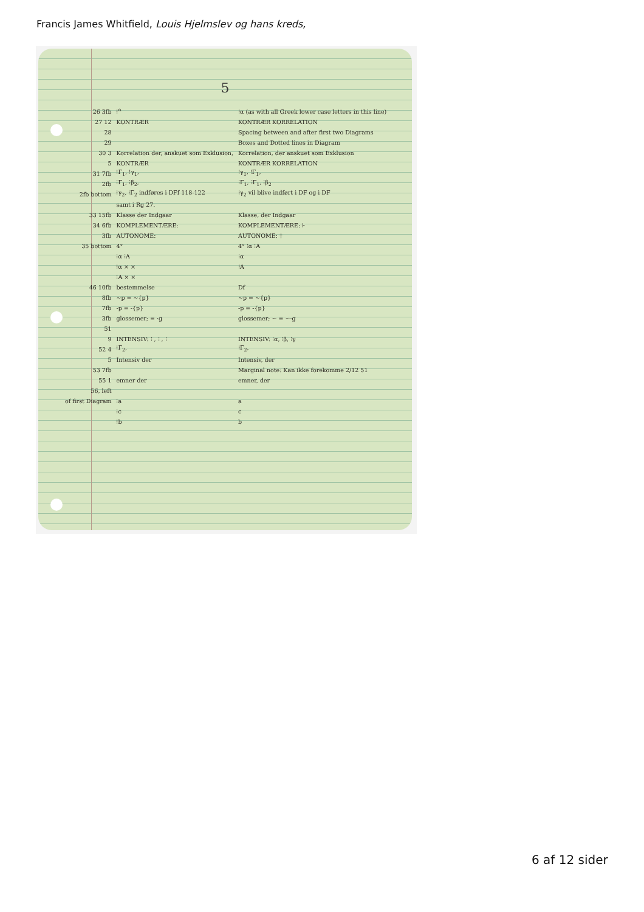Francis James Whitfield, Louis Hjelmslev og hans kreds,
5
| 26 3fb | ⁝<sup>α</sup> | ⁝α (as with all Greek lower case letters in this line) |
| 27 12 | KONTRÆR | KONTRÆR KORRELATION |
| 28 | | Spacing between and after first two Diagrams |
| 29 | | Boxes and Dotted lines in Diagram |
| 30 3 | Korrelation der, anskuet som Exklusion, | Korrelation, der anskuet som Exklusion |
| 5 | KONTRÆR | KONTRÆR KORRELATION |
| 31 7fb | ⁝Γ<sub>1</sub>, ⁝γ<sub>1</sub>, | ⁝γ<sub>1</sub>, ⁝Γ<sub>1</sub>, |
| 2fb | ⁝Γ<sub>1</sub>, ⁝β<sub>2</sub>, | ⁝Γ<sub>1</sub>, ⁝Γ<sub>1</sub>, ⁝β<sub>2</sub> |
| 2fb bottom | ⁝γ<sub>2</sub>, ⁝Γ<sub>2</sub> indføres i DFf 118-122 | ⁝γ<sub>2</sub> vil blive indført i DF og i DF |
| | samt i Rg 27. | |
| 33 15fb | Klasse der Indgaar | Klasse, der Indgaar |
| 34 6fb | KOMPLEMENTÆRE: | KOMPLEMENTÆRE: ⊦ |
| 3fb | AUTONOME: | AUTONOME: † |
| 35 bottom | 4° | 4° ⁝α ⁝A |
| | ⁝α ⁝A | ⁝α |
| | ⁝α × × | ⁝A |
| | ⁝A × × | |
| 46 10fb | bestemmelse | Df |
| 8fb | ~p = ~{p} | ~p = ~{p} |
| 7fb | -p = -{p} | -p = -{p} |
| 3fb | glossemer; = ·g | glossemer; ~ = ~·g |
| 51 | | |
| 9 | INTENSIV: ⁝ , ⁝ , ⁝ | INTENSIV: ⁝α, ⁝β, ⁝γ |
| 52 4 | ⁝Γ<sub>2</sub>, | ⁝Γ<sub>2</sub>, |
| 5 | Intensiv der | Intensiv, der |
| 53 7fb | | Marginal note: Kan ikke forekomme 2/12 51 |
| 55 1 | emner der | emner, der |
| 56, left | | |
| of first Diagram | ⁝a | a |
| | ⁝c | c |
| | ⁝b | b |
6 af 12 sider